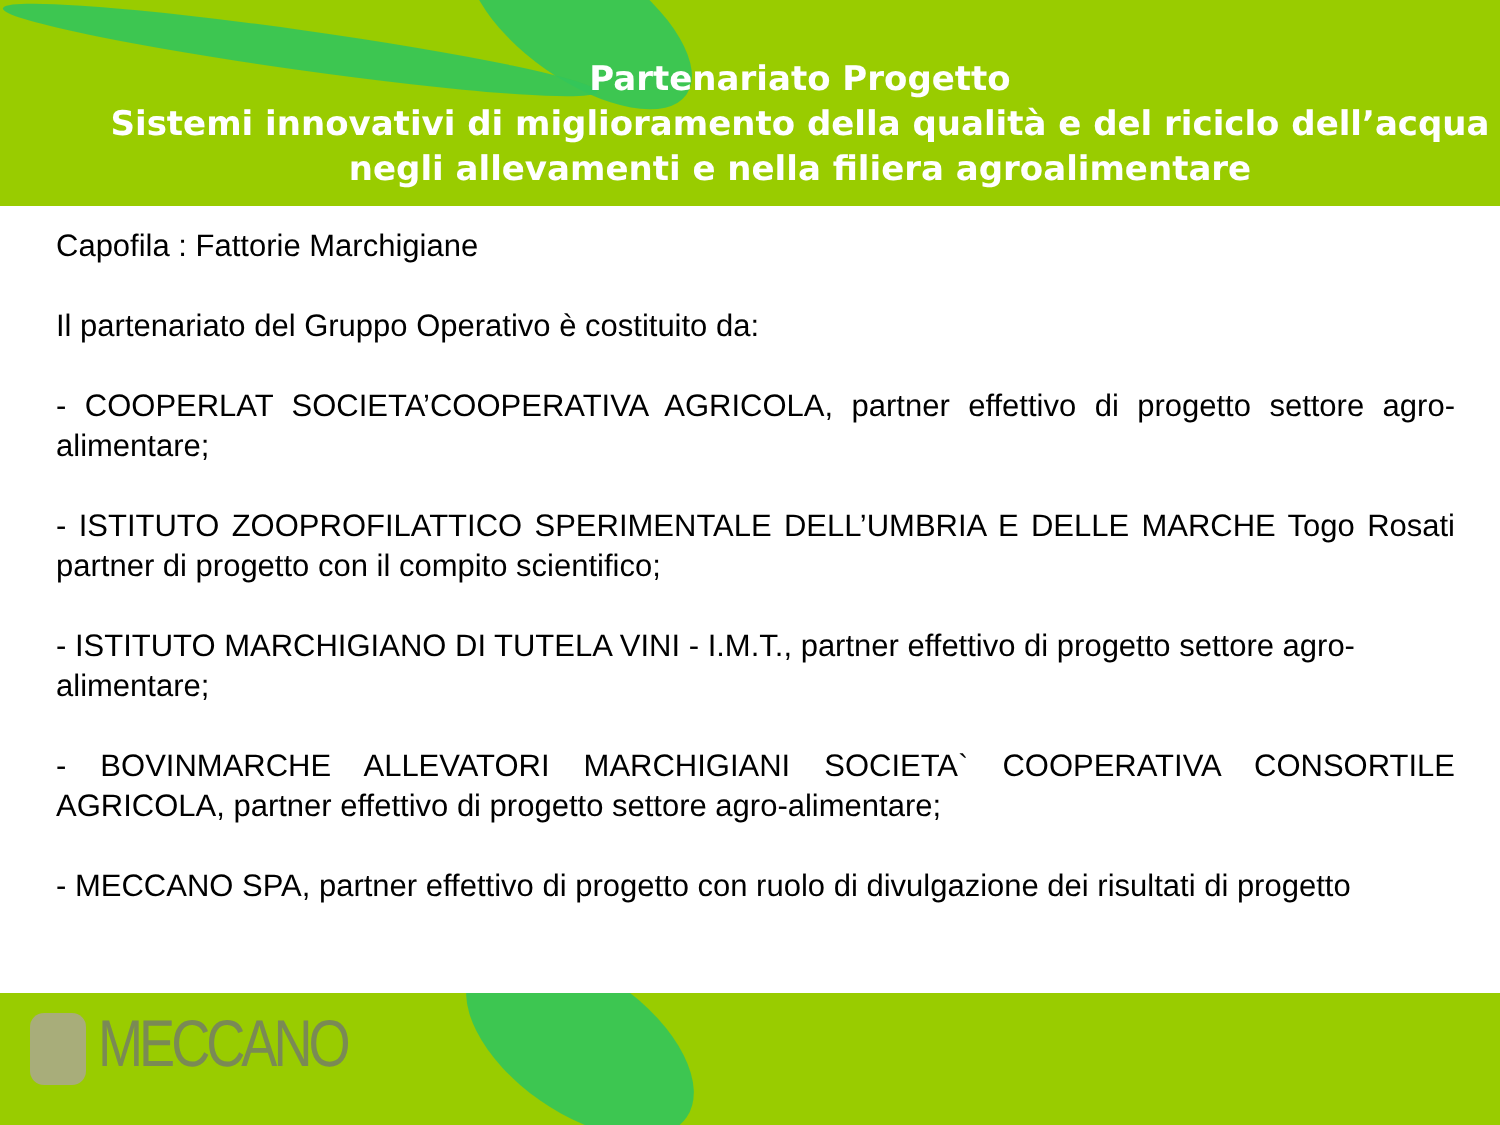Partenariato Progetto
Sistemi innovativi di miglioramento della qualità e del riciclo dell’acqua
negli allevamenti e nella filiera agroalimentare
Capofila : Fattorie Marchigiane
Il partenariato del Gruppo Operativo è costituito da:
- COOPERLAT SOCIETA’COOPERATIVA AGRICOLA, partner effettivo di progetto settore agro-alimentare;
- ISTITUTO ZOOPROFILATTICO SPERIMENTALE DELL’UMBRIA E DELLE MARCHE Togo Rosati partner di progetto con il compito scientifico;
- ISTITUTO MARCHIGIANO DI TUTELA VINI - I.M.T., partner effettivo di progetto settore agro-alimentare;
- BOVINMARCHE ALLEVATORI MARCHIGIANI SOCIETA` COOPERATIVA CONSORTILE AGRICOLA, partner effettivo di progetto settore agro-alimentare;
- MECCANO SPA, partner effettivo di progetto con ruolo di divulgazione dei risultati di progetto
MECCANO